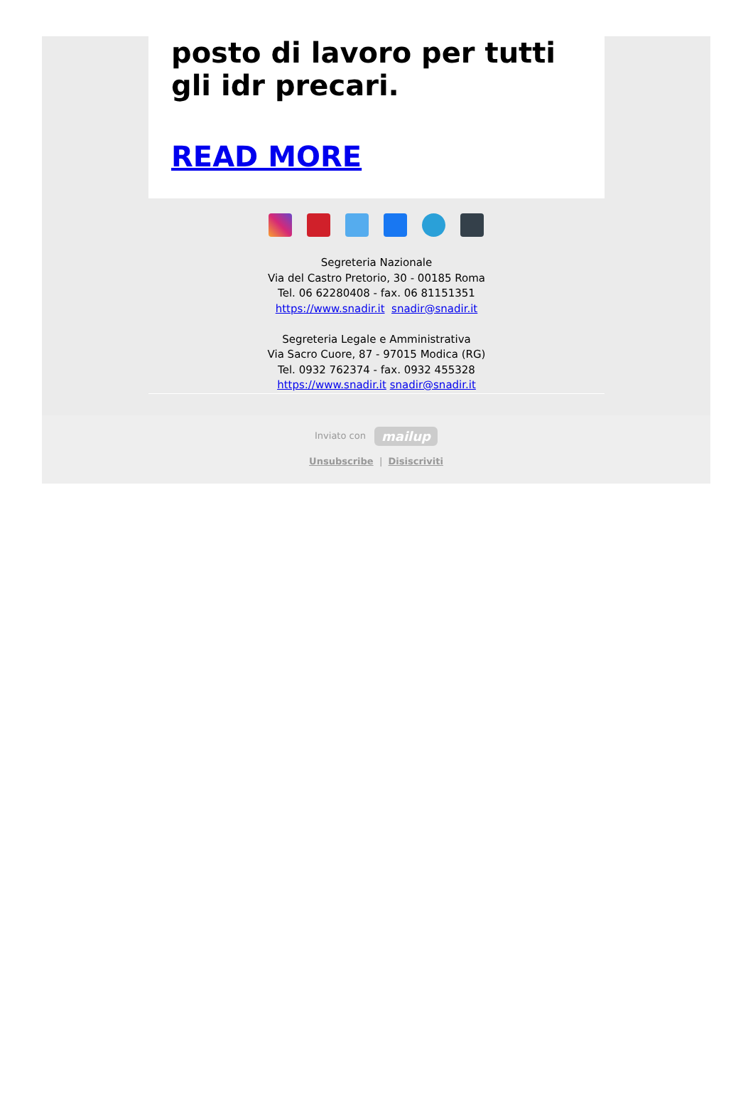posto di lavoro per tutti gli idr precari.
READ MORE
Segreteria Nazionale
Via del Castro Pretorio, 30 - 00185 Roma
Tel. 06 62280408 - fax. 06 81151351
https://www.snadir.it snadir@snadir.it
Segreteria Legale e Amministrativa
Via Sacro Cuore, 87 - 97015 Modica (RG)
Tel. 0932 762374 - fax. 0932 455328
https://www.snadir.it snadir@snadir.it
Inviato con mailup
Unsubscribe | Disiscriviti